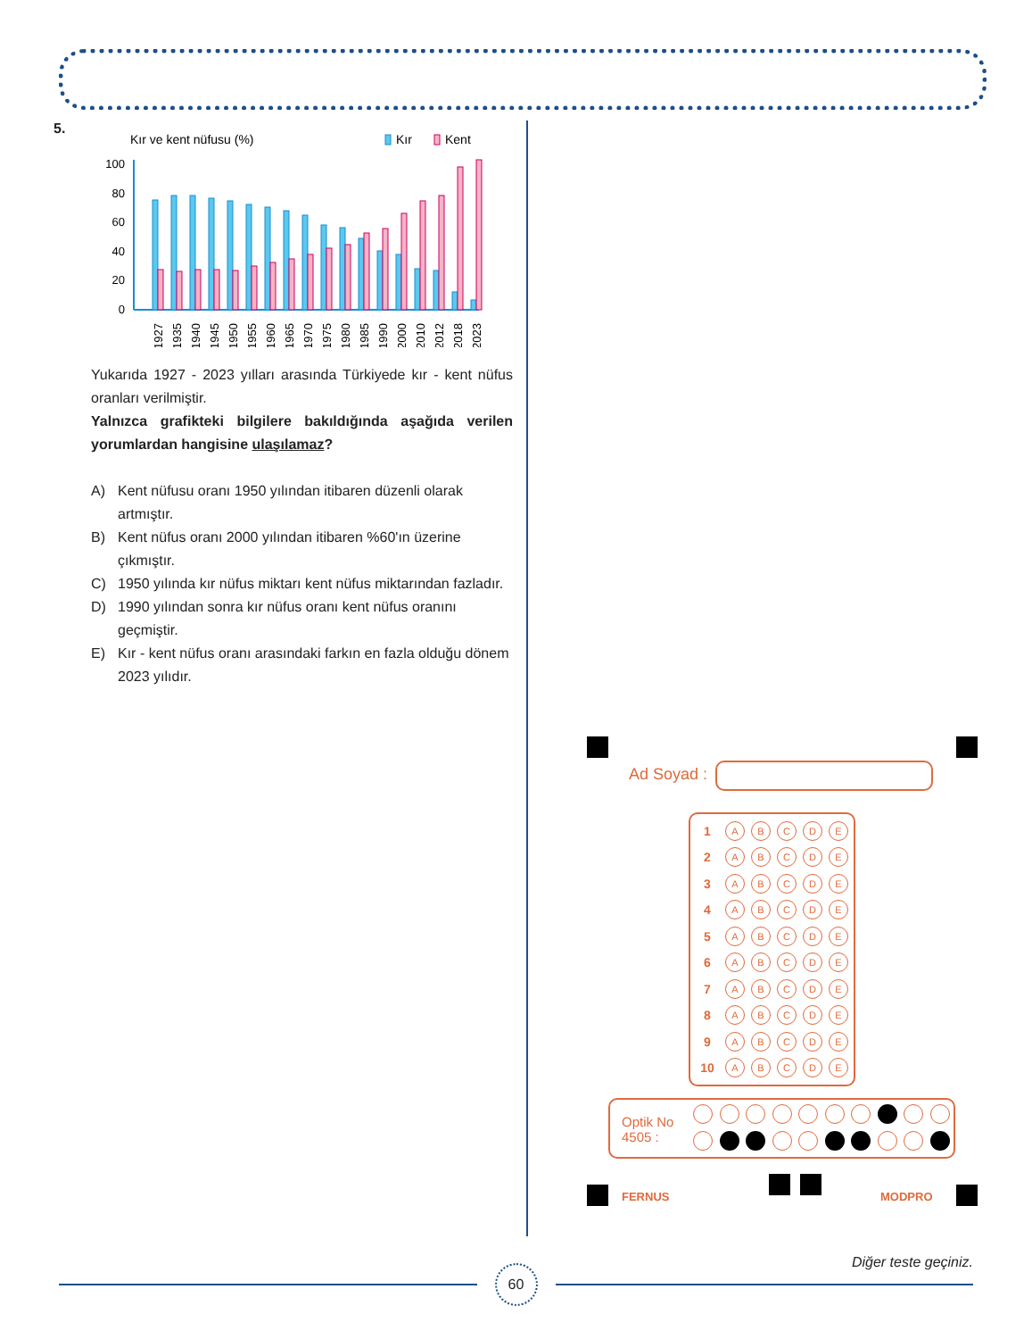5.
Kır ve kent nüfusu (%)
Kır
Kent
100
80
60
40
20
0
1927
1935
1940
1945
1950
1955
1960
1965
1970
1975
1980
1985
1990
2000
2010
2012
2018
2023
Yukarıda 1927 - 2023 yılları arasında Türkiyede kır - kent nüfus oranları verilmiştir.
Yalnızca grafikteki bilgilere bakıldığında aşağıda verilen yorumlardan hangisine ulaşılamaz?
A) Kent nüfusu oranı 1950 yılından itibaren düzenli olarak artmıştır.
B) Kent nüfus oranı 2000 yılından itibaren %60'ın üzerine çıkmıştır.
C) 1950 yılında kır nüfus miktarı kent nüfus miktarından fazladır.
D) 1990 yılından sonra kır nüfus oranı kent nüfus oranını geçmiştir.
E) Kır - kent nüfus oranı arasındaki farkın en fazla olduğu dönem 2023 yılıdır.
Ad Soyad :
1
A B C D E
2
A B C D E
3
A B C D E
4
A B C D E
5
A B C D E
6
A B C D E
7
A B C D E
8
A B C D E
9
A B C D E
10
A B C D E
Optik No
4505 :
FERNUS MODPRO
Diğer teste geçiniz.
60